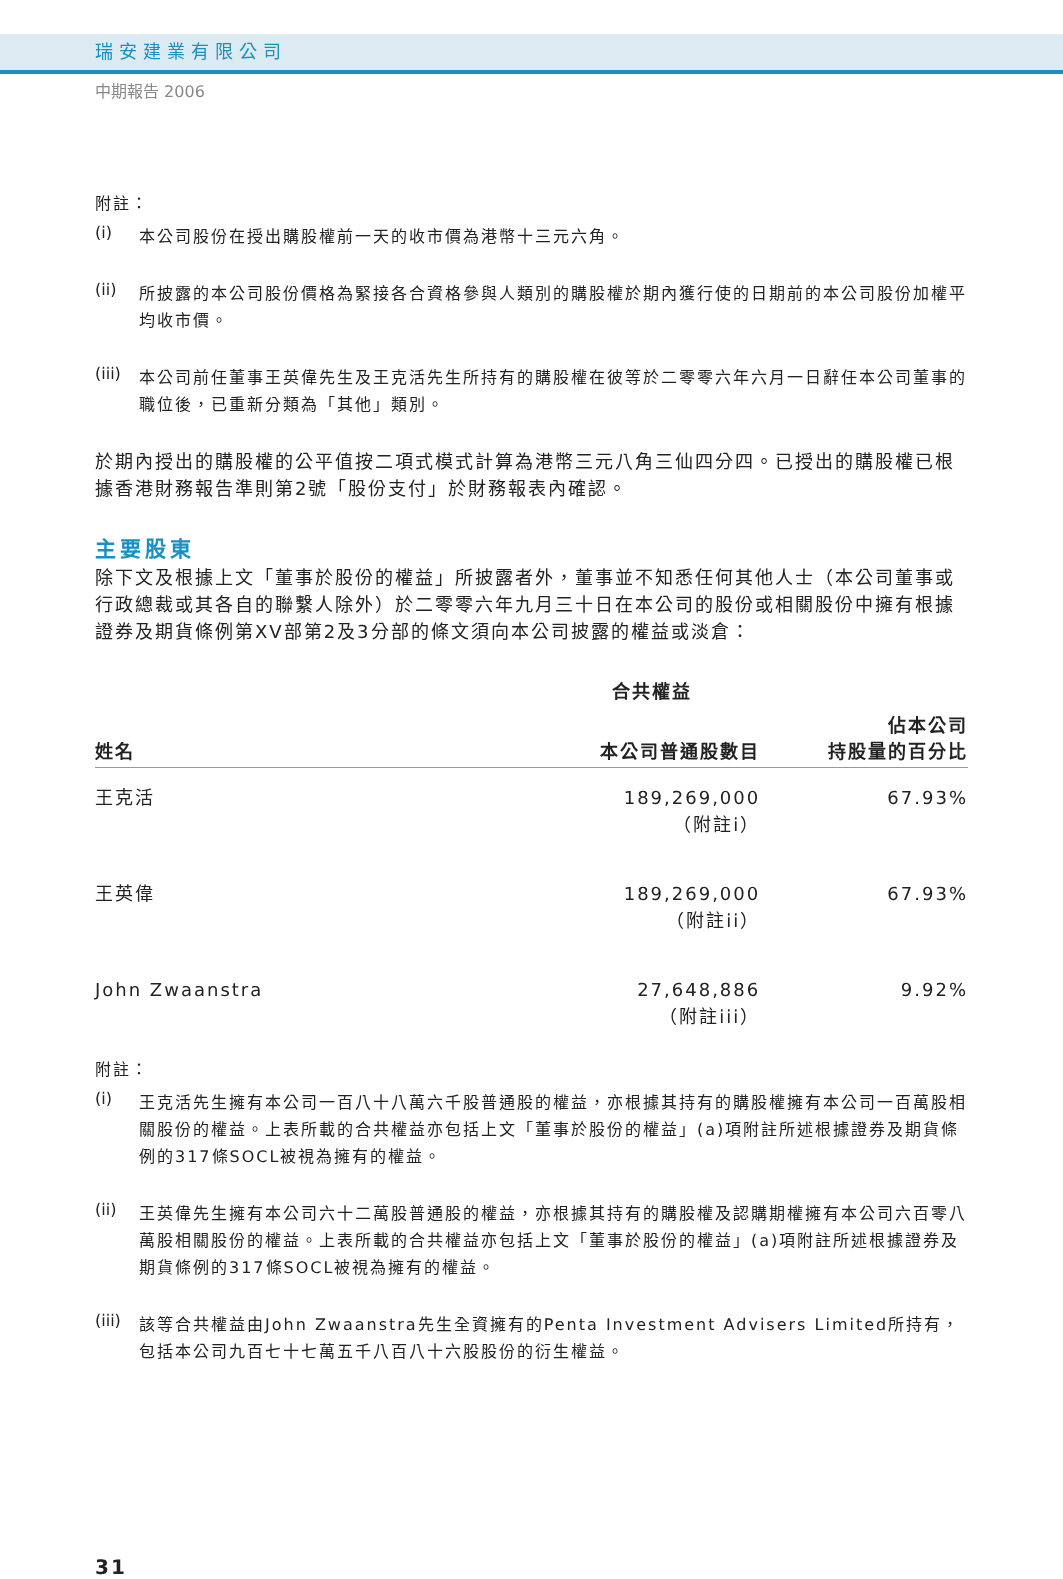瑞安建業有限公司
中期報告 2006
附註：
(i)
本公司股份在授出購股權前一天的收市價為港幣十三元六角。
(ii)
所披露的本公司股份價格為緊接各合資格參與人類別的購股權於期內獲行使的日期前的本公司股份加權平均收市價。
(iii)
本公司前任董事王英偉先生及王克活先生所持有的購股權在彼等於二零零六年六月一日辭任本公司董事的職位後，已重新分類為「其他」類別。
於期內授出的購股權的公平值按二項式模式計算為港幣三元八角三仙四分四。已授出的購股權已根據香港財務報告準則第2號「股份支付」於財務報表內確認。
主要股東
除下文及根據上文「董事於股份的權益」所披露者外，董事並不知悉任何其他人士（本公司董事或行政總裁或其各自的聯繫人除外）於二零零六年九月三十日在本公司的股份或相關股份中擁有根據證券及期貨條例第XV部第2及3分部的條文須向本公司披露的權益或淡倉：
| | 合共權益 | |
| --- | --- | --- |
| 姓名 | 本公司普通股數目 | 佔本公司 持股量的百分比 |
| 王克活 | 189,269,000 （附註i） | 67.93% |
| 王英偉 | 189,269,000 （附註ii） | 67.93% |
| John Zwaanstra | 27,648,886 （附註iii） | 9.92% |
附註：
(i)
王克活先生擁有本公司一百八十八萬六千股普通股的權益，亦根據其持有的購股權擁有本公司一百萬股相關股份的權益。上表所載的合共權益亦包括上文「董事於股份的權益」(a)項附註所述根據證券及期貨條例的317條SOCL被視為擁有的權益。
(ii)
王英偉先生擁有本公司六十二萬股普通股的權益，亦根據其持有的購股權及認購期權擁有本公司六百零八萬股相關股份的權益。上表所載的合共權益亦包括上文「董事於股份的權益」(a)項附註所述根據證券及期貨條例的317條SOCL被視為擁有的權益。
(iii)
該等合共權益由John Zwaanstra先生全資擁有的Penta Investment Advisers Limited所持有，包括本公司九百七十七萬五千八百八十六股股份的衍生權益。
31